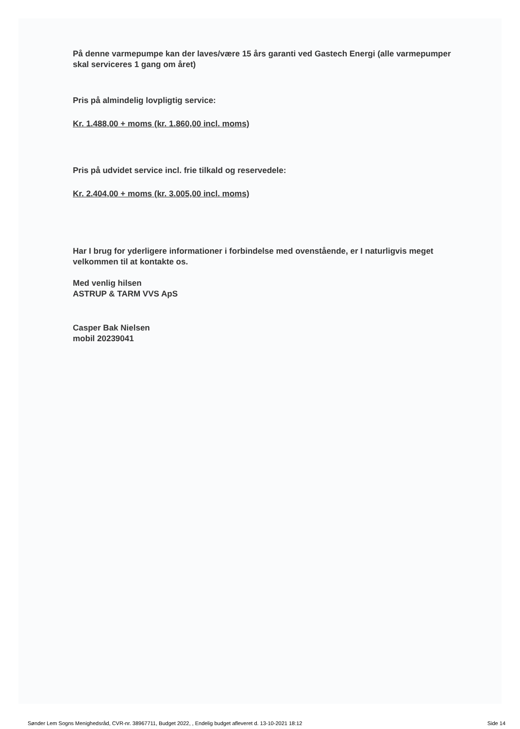På denne varmepumpe kan der laves/være 15 års garanti ved Gastech Energi (alle varmepumper skal serviceres 1 gang om året)
Pris på almindelig lovpligtig service:
Kr. 1.488,00 + moms (kr. 1.860,00 incl. moms)
Pris på udvidet service incl. frie tilkald og reservedele:
Kr. 2.404,00 + moms (kr. 3.005,00 incl. moms)
Har I brug for yderligere informationer i forbindelse med ovenstående, er I naturligvis meget velkommen til at kontakte os.
Med venlig hilsen
ASTRUP & TARM VVS ApS
Casper Bak Nielsen
mobil 20239041
Sønder Lem Sogns Menighedsråd, CVR-nr. 38967711, Budget 2022, , Endelig budget afleveret d. 13-10-2021 18:12 Side 14